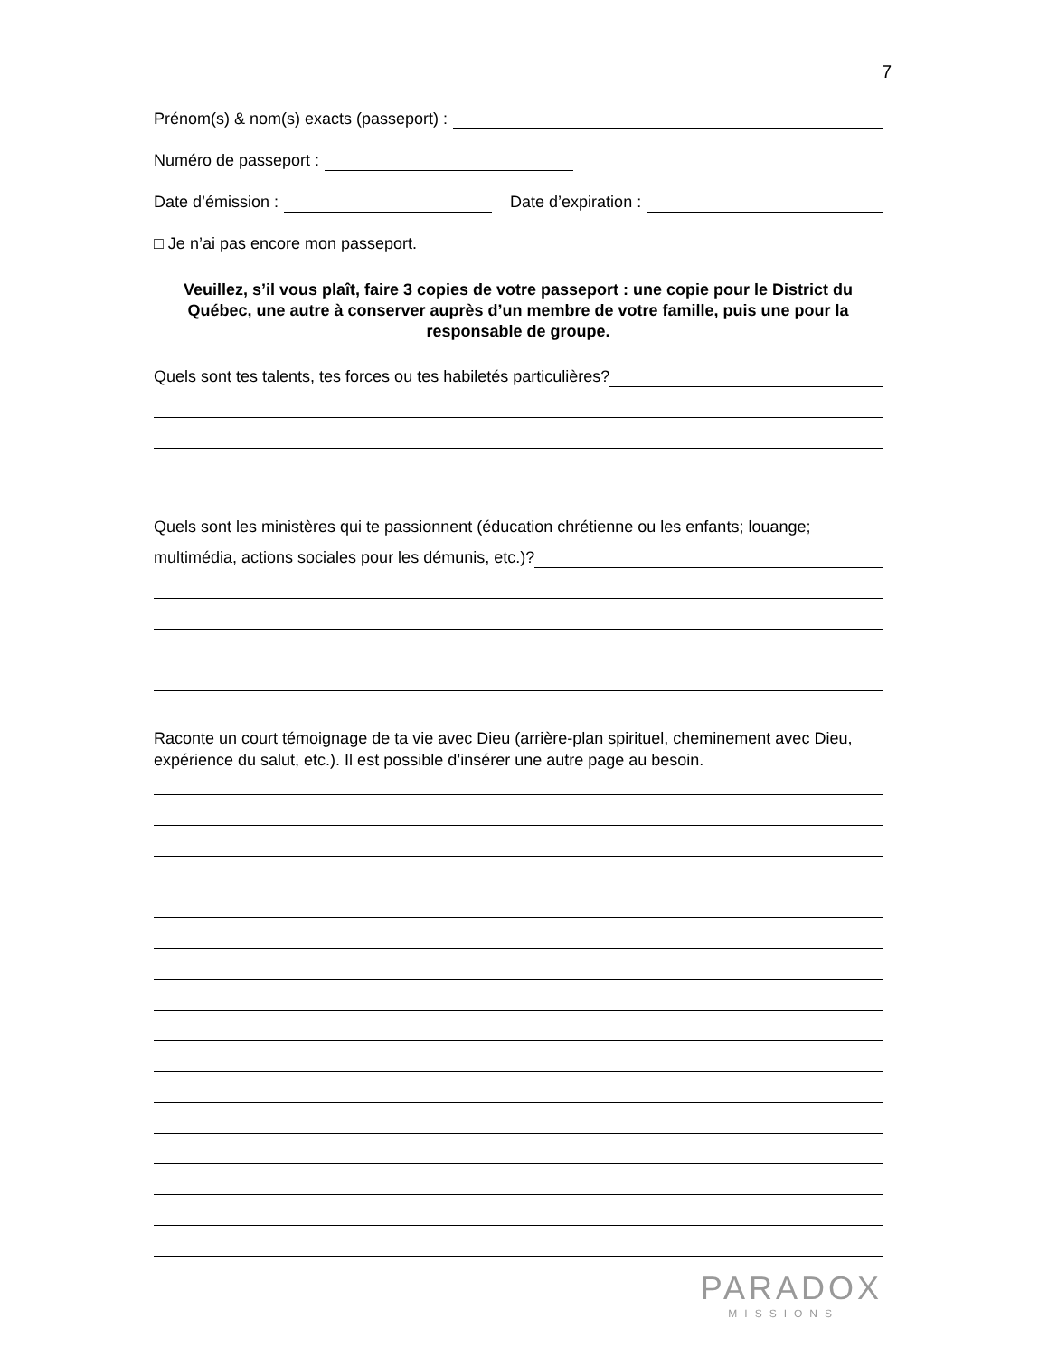7
Prénom(s) & nom(s) exacts (passeport) :
Numéro de passeport :
Date d’émission : Date d’expiration :
□ Je n’ai pas encore mon passeport.
Veuillez, s’il vous plaît, faire 3 copies de votre passeport : une copie pour le District du Québec, une autre à conserver auprès d’un membre de votre famille, puis une pour la responsable de groupe.
Quels sont tes talents, tes forces ou tes habiletés particulières?
Quels sont les ministères qui te passionnent (éducation chrétienne ou les enfants; louange;
multimédia, actions sociales pour les démunis, etc.)?
Raconte un court témoignage de ta vie avec Dieu (arrière-plan spirituel, cheminement avec Dieu, expérience du salut, etc.). Il est possible d’insérer une autre page au besoin.
PARADOX
MISSIONS